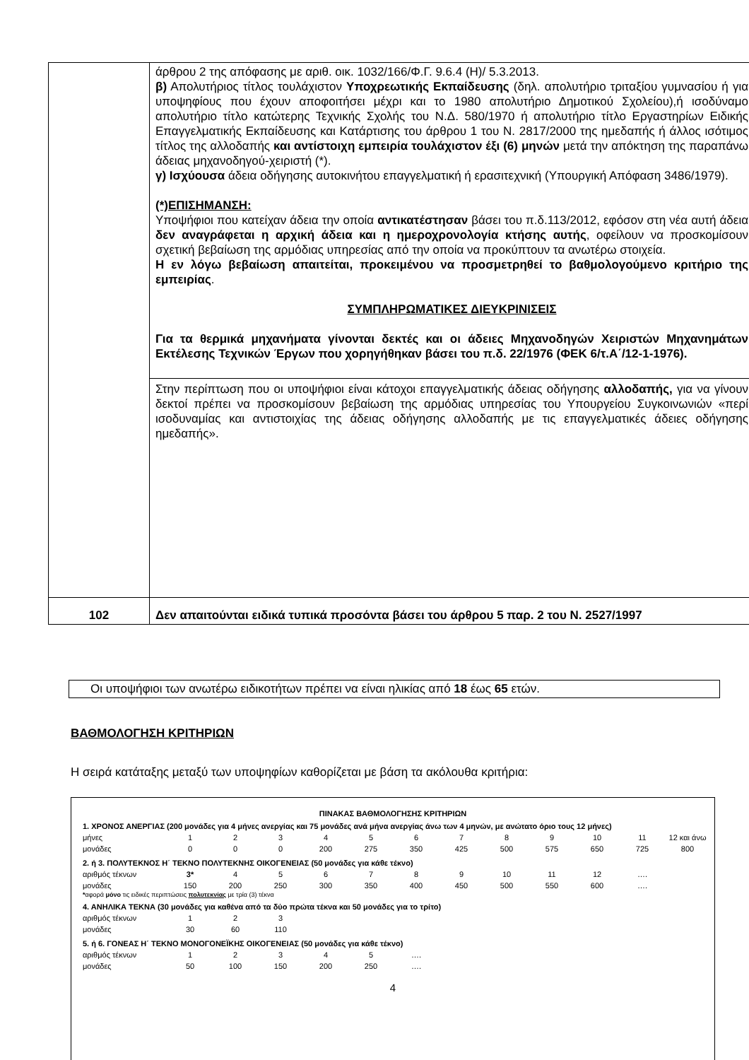| | άρθρου 2 της απόφασης με αριθ. οικ. 1032/166/Φ.Γ. 9.6.4 (Η)/ 5.3.2013. β) Απολυτήριος τίτλος τουλάχιστον Υποχρεωτικής Εκπαίδευσης (δηλ. απολυτήριο τριταξίου γυμνασίου ή για υποψηφίους που έχουν αποφοιτήσει μέχρι και το 1980 απολυτήριο Δημοτικού Σχολείου),ή ισοδύναμο απολυτήριο τίτλο κατώτερης Τεχνικής Σχολής του Ν.Δ. 580/1970 ή απολυτήριο τίτλο Εργαστηρίων Ειδικής Επαγγελματικής Εκπαίδευσης και Κατάρτισης του άρθρου 1 του Ν. 2817/2000 της ημεδαπής ή άλλος ισότιμος τίτλος της αλλοδαπής και αντίστοιχη εμπειρία τουλάχιστον έξι (6) μηνών μετά την απόκτηση της παραπάνω άδειας μηχανοδηγού-χειριστή (*). γ) Ισχύουσα άδεια οδήγησης αυτοκινήτου επαγγελματική ή ερασιτεχνική (Υπουργική Απόφαση 3486/1979). (*)ΕΠΙΣΗΜΑΝΣΗ: Υποψήφιοι που κατείχαν άδεια την οποία αντικατέστησαν βάσει του π.δ.113/2012, εφόσον στη νέα αυτή άδεια δεν αναγράφεται η αρχική άδεια και η ημεροχρονολογία κτήσης αυτής , οφείλουν να προσκομίσουν σχετική βεβαίωση της αρμόδιας υπηρεσίας από την οποία να προκύπτουν τα ανωτέρω στοιχεία. Η εν λόγω βεβαίωση απαιτείται, προκειμένου να προσμετρηθεί το βαθμολογούμενο κριτήριο της εμπειρίας . ΣΥΜΠΛΗΡΩΜΑΤΙΚΕΣ ΔΙΕΥΚΡΙΝΙΣΕΙΣ Για τα θερμικά μηχανήματα γίνονται δεκτές και οι άδειες Μηχανοδηγών Χειριστών Μηχανημάτων Εκτέλεσης Τεχνικών Έργων που χορηγήθηκαν βάσει του π.δ. 22/1976 (ΦΕΚ 6/τ.Α΄/12-1-1976). Στην περίπτωση που οι υποψήφιοι είναι κάτοχοι επαγγελματικής άδειας οδήγησης αλλοδαπής, για να γίνουν δεκτοί πρέπει να προσκομίσουν βεβαίωση της αρμόδιας υπηρεσίας του Υπουργείου Συγκοινωνιών «περί ισοδυναμίας και αντιστοιχίας της άδειας οδήγησης αλλοδαπής με τις επαγγελματικές άδειες οδήγησης ημεδαπής». |
| 102 | Δεν απαιτούνται ειδικά τυπικά προσόντα βάσει του άρθρου 5 παρ. 2 του Ν. 2527/1997 |
Οι υποψήφιοι των ανωτέρω ειδικοτήτων πρέπει να είναι ηλικίας από 18 έως 65 ετών.
ΒΑΘΜΟΛΟΓΗΣΗ ΚΡΙΤΗΡΙΩΝ
Η σειρά κατάταξης μεταξύ των υποψηφίων καθορίζεται με βάση τα ακόλουθα κριτήρια:
ΠΙΝΑΚΑΣ ΒΑΘΜΟΛΟΓΗΣΗΣ ΚΡΙΤΗΡΙΩΝ
1. ΧΡΟΝΟΣ ΑΝΕΡΓΙΑΣ (200 μονάδες για 4 μήνες ανεργίας και 75 μονάδες ανά μήνα ανεργίας άνω των 4 μηνών, με ανώτατο όριο τους 12 μήνες)
| μήνες | 1 | 2 | 3 | 4 | 5 | 6 | 7 | 8 | 9 | 10 | 11 | 12 και άνω |
| μονάδες | 0 | 0 | 0 | 200 | 275 | 350 | 425 | 500 | 575 | 650 | 725 | 800 |
2. ή 3. ΠΟΛΥΤΕΚΝΟΣ Η΄ ΤΕΚΝΟ ΠΟΛΥΤΕΚΝΗΣ ΟΙΚΟΓΕΝΕΙΑΣ (50 μονάδες για κάθε τέκνο)
| αριθμός τέκνων | 3* | 4 | 5 | 6 | 7 | 8 | 9 | 10 | 11 | 12 | …. |
| μονάδες | 150 | 200 | 250 | 300 | 350 | 400 | 450 | 500 | 550 | 600 | …. |
*αφορά μόνο τις ειδικές περιπτώσεις πολυτεκνίας με τρία (3) τέκνα
4. ΑΝΗΛΙΚΑ ΤΕΚΝΑ (30 μονάδες για καθένα από τα δύο πρώτα τέκνα και 50 μονάδες για το τρίτο)
| αριθμός τέκνων | 1 | 2 | 3 |
| μονάδες | 30 | 60 | 110 |
5. ή 6. ΓΟΝΕΑΣ Η΄ ΤΕΚΝΟ ΜΟΝΟΓΟΝΕΪΚΗΣ ΟΙΚΟΓΕΝΕΙΑΣ (50 μονάδες για κάθε τέκνο)
| αριθμός τέκνων | 1 | 2 | 3 | 4 | 5 | …. |
| μονάδες | 50 | 100 | 150 | 200 | 250 | …. |
4